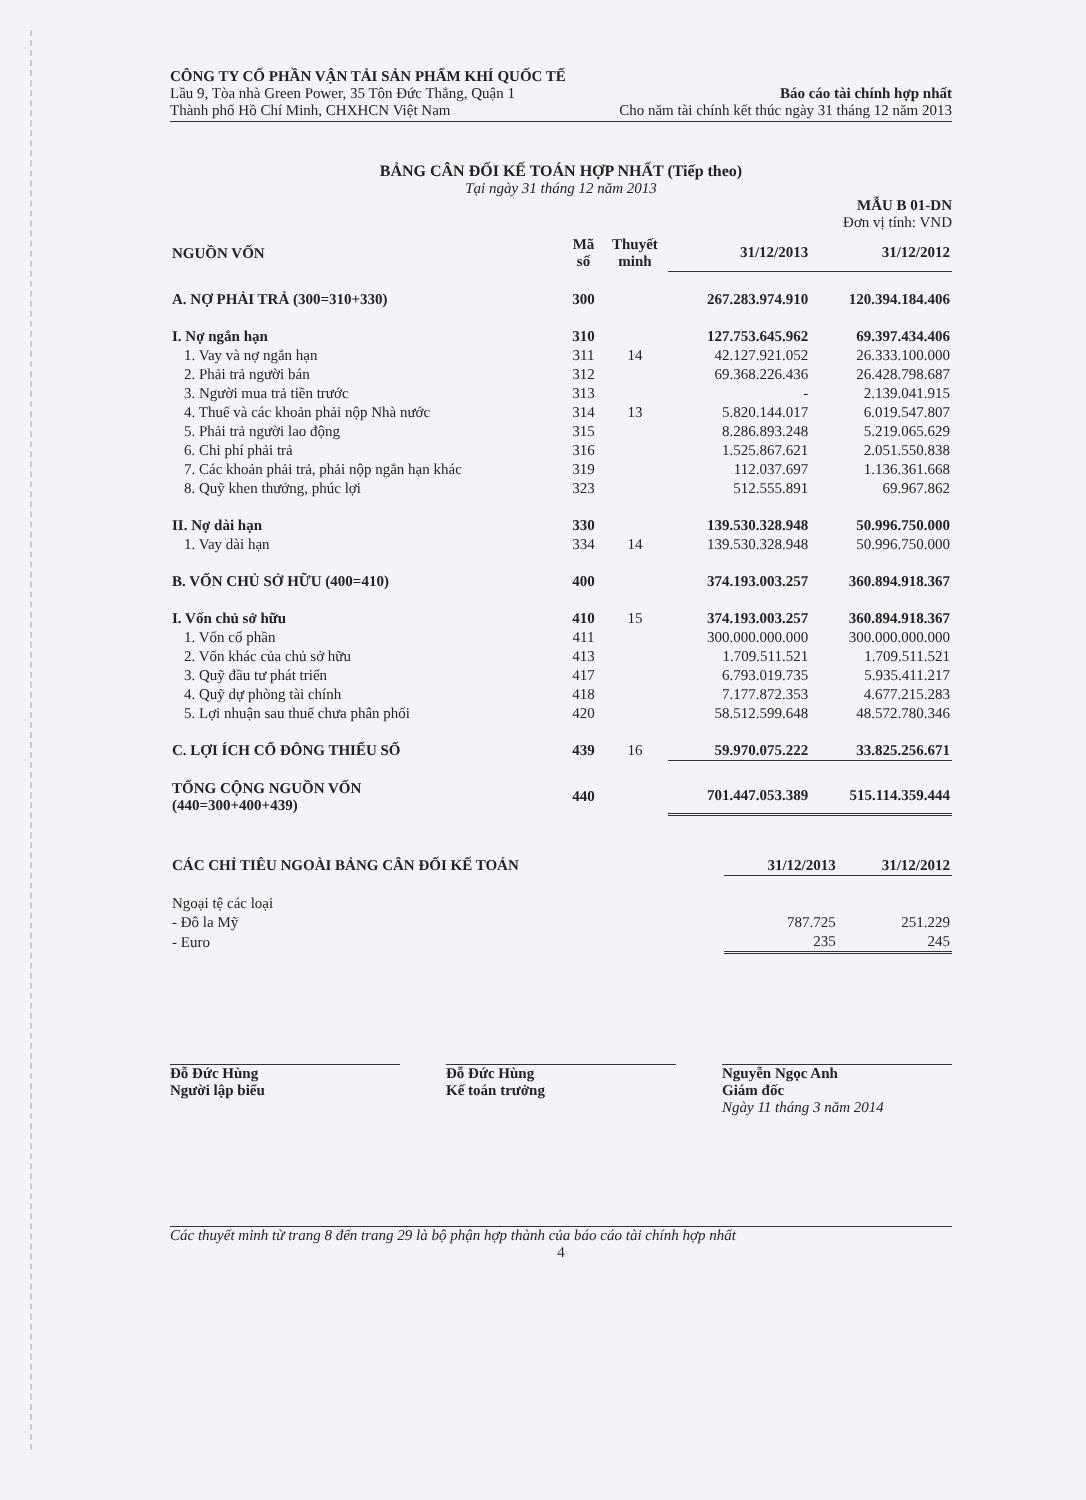CÔNG TY CỔ PHẦN VẬN TẢI SẢN PHẨM KHÍ QUỐC TẾ
Lầu 9, Tòa nhà Green Power, 35 Tôn Đức Thắng, Quận 1 Báo cáo tài chính hợp nhất
Thành phố Hồ Chí Minh, CHXHCN Việt Nam Cho năm tài chính kết thúc ngày 31 tháng 12 năm 2013
BẢNG CÂN ĐỐI KẾ TOÁN HỢP NHẤT (Tiếp theo)
Tại ngày 31 tháng 12 năm 2013
MẪU B 01-DN
Đơn vị tính: VND
| NGUỒN VỐN | Mã số | Thuyết minh | 31/12/2013 | 31/12/2012 |
| --- | --- | --- | --- | --- |
| A. NỢ PHẢI TRẢ (300=310+330) | 300 | | 267.283.974.910 | 120.394.184.406 |
| I. Nợ ngắn hạn | 310 | | 127.753.645.962 | 69.397.434.406 |
| 1. Vay và nợ ngắn hạn | 311 | 14 | 42.127.921.052 | 26.333.100.000 |
| 2. Phải trả người bán | 312 | | 69.368.226.436 | 26.428.798.687 |
| 3. Người mua trả tiền trước | 313 | | - | 2.139.041.915 |
| 4. Thuế và các khoản phải nộp Nhà nước | 314 | 13 | 5.820.144.017 | 6.019.547.807 |
| 5. Phải trả người lao động | 315 | | 8.286.893.248 | 5.219.065.629 |
| 6. Chi phí phải trả | 316 | | 1.525.867.621 | 2.051.550.838 |
| 7. Các khoản phải trả, phải nộp ngắn hạn khác | 319 | | 112.037.697 | 1.136.361.668 |
| 8. Quỹ khen thưởng, phúc lợi | 323 | | 512.555.891 | 69.967.862 |
| II. Nợ dài hạn | 330 | | 139.530.328.948 | 50.996.750.000 |
| 1. Vay dài hạn | 334 | 14 | 139.530.328.948 | 50.996.750.000 |
| B. VỐN CHỦ SỞ HỮU (400=410) | 400 | | 374.193.003.257 | 360.894.918.367 |
| I. Vốn chủ sở hữu | 410 | 15 | 374.193.003.257 | 360.894.918.367 |
| 1. Vốn cổ phần | 411 | | 300.000.000.000 | 300.000.000.000 |
| 2. Vốn khác của chủ sở hữu | 413 | | 1.709.511.521 | 1.709.511.521 |
| 3. Quỹ đầu tư phát triển | 417 | | 6.793.019.735 | 5.935.411.217 |
| 4. Quỹ dự phòng tài chính | 418 | | 7.177.872.353 | 4.677.215.283 |
| 5. Lợi nhuận sau thuế chưa phân phối | 420 | | 58.512.599.648 | 48.572.780.346 |
| C. LỢI ÍCH CỔ ĐÔNG THIỂU SỐ | 439 | 16 | 59.970.075.222 | 33.825.256.671 |
| TỔNG CỘNG NGUỒN VỐN (440=300+400+439) | 440 | | 701.447.053.389 | 515.114.359.444 |
| CÁC CHỈ TIÊU NGOÀI BẢNG CÂN ĐỐI KẾ TOÁN | 31/12/2013 | 31/12/2012 |
| --- | --- | --- |
| Ngoại tệ các loại | | |
| - Đô la Mỹ | 787.725 | 251.229 |
| - Euro | 235 | 245 |
Đỗ Đức Hùng
Người lập biểu
Đỗ Đức Hùng
Kế toán trưởng
Nguyễn Ngọc Anh
Giám đốc
Ngày 11 tháng 3 năm 2014
Các thuyết minh từ trang 8 đến trang 29 là bộ phận hợp thành của báo cáo tài chính hợp nhất
4